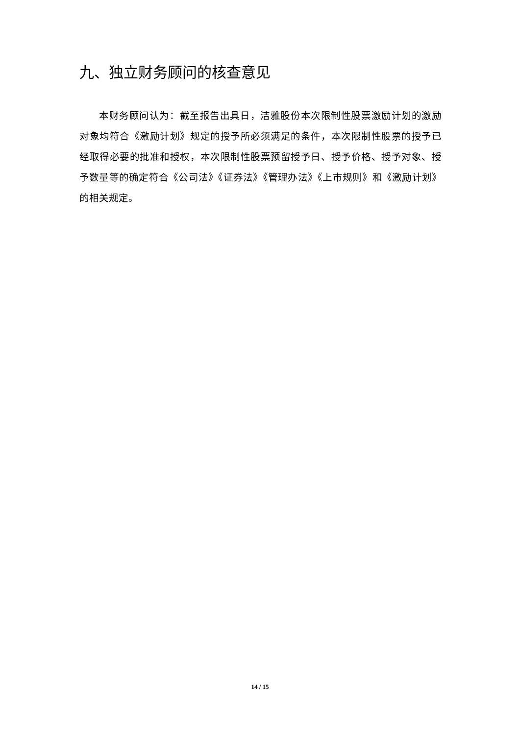九、独立财务顾问的核查意见
本财务顾问认为：截至报告出具日，洁雅股份本次限制性股票激励计划的激励对象均符合《激励计划》规定的授予所必须满足的条件，本次限制性股票的授予已经取得必要的批准和授权，本次限制性股票预留授予日、授予价格、授予对象、授予数量等的确定符合《公司法》《证券法》《管理办法》《上市规则》和《激励计划》的相关规定。
14 / 15